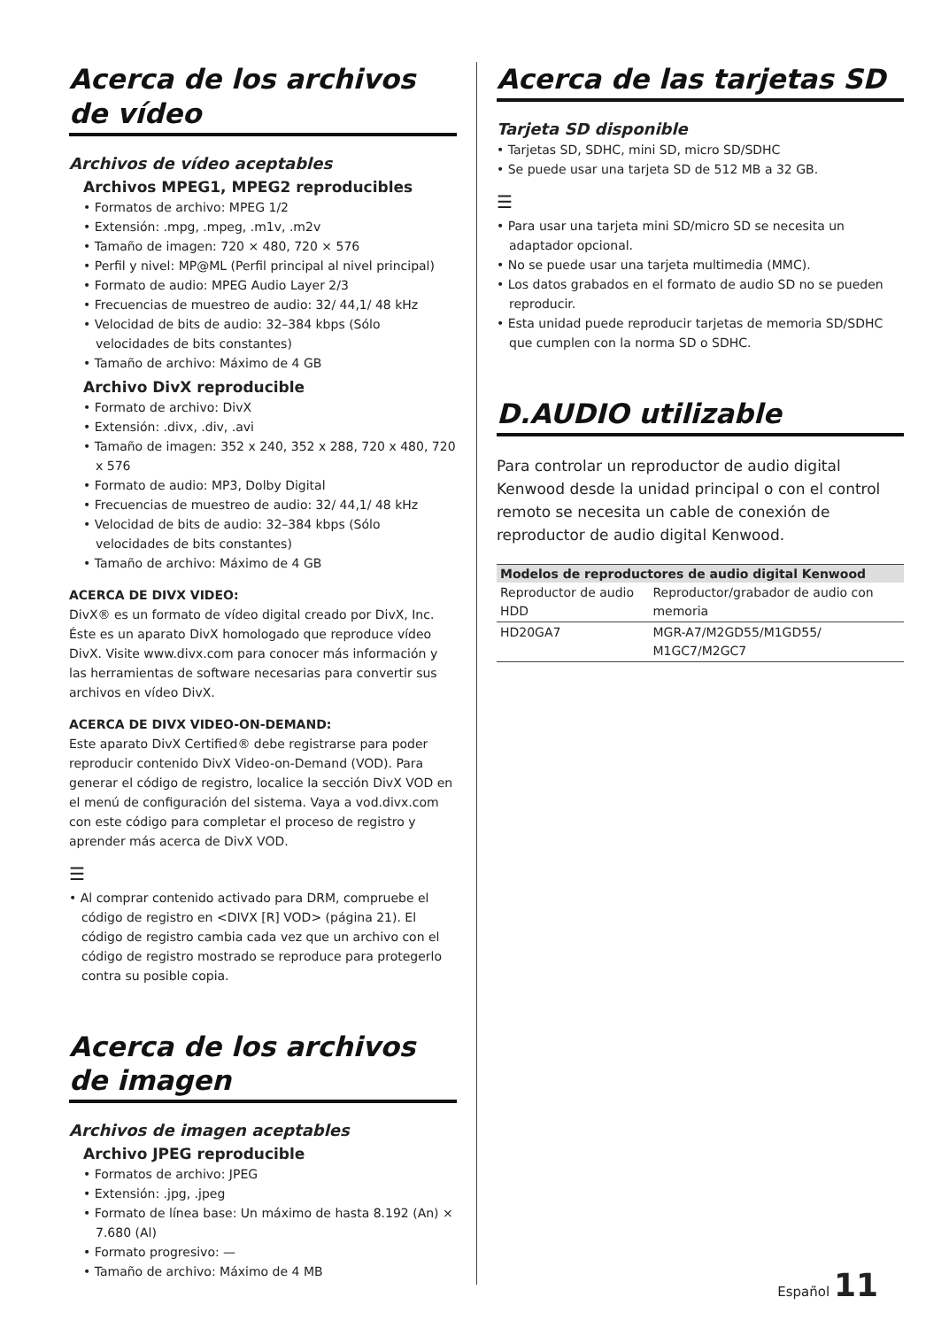Acerca de los archivos de vídeo
Archivos de vídeo aceptables
Archivos MPEG1, MPEG2 reproducibles
• Formatos de archivo: MPEG 1/2
• Extensión: .mpg, .mpeg, .m1v, .m2v
• Tamaño de imagen: 720 × 480, 720 × 576
• Perfil y nivel: MP@ML (Perfil principal al nivel principal)
• Formato de audio: MPEG Audio Layer 2/3
• Frecuencias de muestreo de audio: 32/ 44,1/ 48 kHz
• Velocidad de bits de audio: 32–384 kbps (Sólo velocidades de bits constantes)
• Tamaño de archivo: Máximo de 4 GB
Archivo DivX reproducible
• Formato de archivo: DivX
• Extensión: .divx, .div, .avi
• Tamaño de imagen: 352 x 240, 352 x 288, 720 x 480, 720 x 576
• Formato de audio: MP3, Dolby Digital
• Frecuencias de muestreo de audio: 32/ 44,1/ 48 kHz
• Velocidad de bits de audio: 32–384 kbps (Sólo velocidades de bits constantes)
• Tamaño de archivo: Máximo de 4 GB
ACERCA DE DIVX VIDEO:
DivX® es un formato de vídeo digital creado por DivX, Inc. Éste es un aparato DivX homologado que reproduce vídeo DivX. Visite www.divx.com para conocer más información y las herramientas de software necesarias para convertir sus archivos en vídeo DivX.
ACERCA DE DIVX VIDEO-ON-DEMAND:
Este aparato DivX Certified® debe registrarse para poder reproducir contenido DivX Video-on-Demand (VOD). Para generar el código de registro, localice la sección DivX VOD en el menú de configuración del sistema. Vaya a vod.divx.com con este código para completar el proceso de registro y aprender más acerca de DivX VOD.
☰
• Al comprar contenido activado para DRM, compruebe el código de registro en <DIVX [R] VOD> (página 21). El código de registro cambia cada vez que un archivo con el código de registro mostrado se reproduce para protegerlo contra su posible copia.
Acerca de los archivos de imagen
Archivos de imagen aceptables
Archivo JPEG reproducible
• Formatos de archivo: JPEG
• Extensión: .jpg, .jpeg
• Formato de línea base: Un máximo de hasta 8.192 (An) × 7.680 (Al)
• Formato progresivo: —
• Tamaño de archivo: Máximo de 4 MB
Acerca de las tarjetas SD
Tarjeta SD disponible
• Tarjetas SD, SDHC, mini SD, micro SD/SDHC
• Se puede usar una tarjeta SD de 512 MB a 32 GB.
☰
• Para usar una tarjeta mini SD/micro SD se necesita un adaptador opcional.
• No se puede usar una tarjeta multimedia (MMC).
• Los datos grabados en el formato de audio SD no se pueden reproducir.
• Esta unidad puede reproducir tarjetas de memoria SD/SDHC que cumplen con la norma SD o SDHC.
D.AUDIO utilizable
Para controlar un reproductor de audio digital Kenwood desde la unidad principal o con el control remoto se necesita un cable de conexión de reproductor de audio digital Kenwood.
| Modelos de reproductores de audio digital Kenwood | |
| --- | --- |
| Reproductor de audio HDD | Reproductor/grabador de audio con memoria |
| HD20GA7 | MGR-A7/M2GD55/M1GD55/ M1GC7/M2GC7 |
Español 11